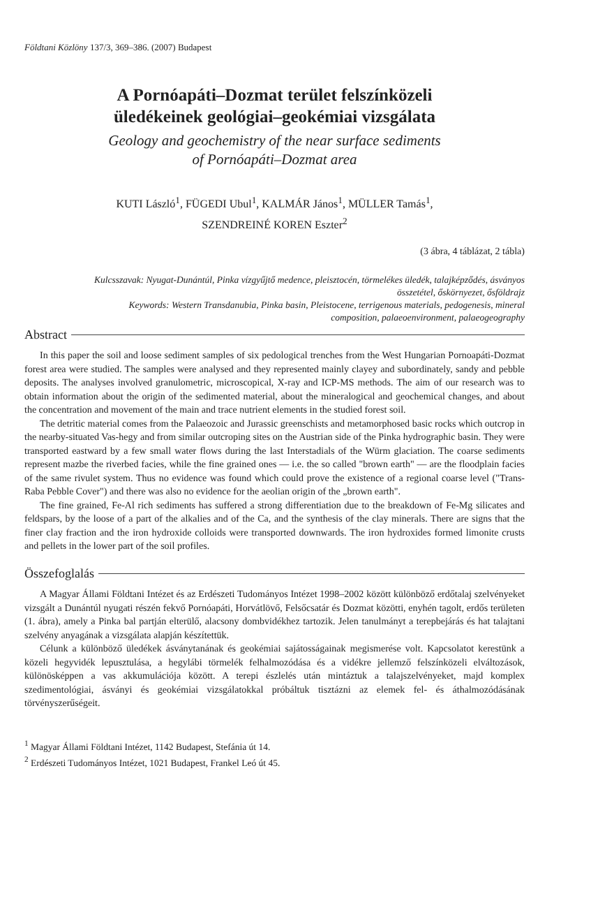Földtani Közlöny 137/3, 369–386. (2007) Budapest
A Pornóapáti–Dozmat terület felszínközeli
üledékeinek geológiai–geokémiai vizsgálata
Geology and geochemistry of the near surface sediments
of Pornóapáti–Dozmat area
KUTI László<sup>1</sup>, FÜGEDI Ubul<sup>1</sup>, KALMÁR János<sup>1</sup>, MÜLLER Tamás<sup>1</sup>,
SZENDREINÉ KOREN Eszter<sup>2</sup>
(3 ábra, 4 táblázat, 2 tábla)
Kulcsszavak: Nyugat-Dunántúl, Pinka vízgyűjtő medence, pleisztocén, törmelékes üledék, talajképződés, ásványos összetétel, őskörnyezet, ősföldrajz
Keywords: Western Transdanubia, Pinka basin, Pleistocene, terrigenous materials, pedogenesis, mineral composition, palaeoenvironment, palaeogeography
Abstract
In this paper the soil and loose sediment samples of six pedological trenches from the West Hungarian Pornoapáti-Dozmat forest area were studied. The samples were analysed and they represented mainly clayey and subordinately, sandy and pebble deposits. The analyses involved granulometric, microscopical, X-ray and ICP-MS methods. The aim of our research was to obtain information about the origin of the sedimented material, about the mineralogical and geochemical changes, and about the concentration and movement of the main and trace nutrient elements in the studied forest soil.
The detritic material comes from the Palaeozoic and Jurassic greenschists and metamorphosed basic rocks which outcrop in the nearby-situated Vas-hegy and from similar outcroping sites on the Austrian side of the Pinka hydrographic basin. They were transported eastward by a few small water flows during the last Interstadials of the Würm glaciation. The coarse sediments represent mazbe the riverbed facies, while the fine grained ones — i.e. the so called "brown earth" — are the floodplain facies of the same rivulet system. Thus no evidence was found which could prove the existence of a regional coarse level ("Trans-Raba Pebble Cover") and there was also no evidence for the aeolian origin of the „brown earth".
The fine grained, Fe-Al rich sediments has suffered a strong differentiation due to the breakdown of Fe-Mg silicates and feldspars, by the loose of a part of the alkalies and of the Ca, and the synthesis of the clay minerals. There are signs that the finer clay fraction and the iron hydroxide colloids were transported downwards. The iron hydroxides formed limonite crusts and pellets in the lower part of the soil profiles.
Összefoglalás
A Magyar Állami Földtani Intézet és az Erdészeti Tudományos Intézet 1998–2002 között különböző erdőtalaj szelvényeket vizsgált a Dunántúl nyugati részén fekvő Pornóapáti, Horvátlövő, Felsőcsatár és Dozmat közötti, enyhén tagolt, erdős területen (1. ábra), amely a Pinka bal partján elterülő, alacsony dombvidékhez tartozik. Jelen tanulmányt a terepbejárás és hat talajtani szelvény anyagának a vizsgálata alapján készítettük.
Célunk a különböző üledékek ásványtanának és geokémiai sajátosságainak megismerése volt. Kapcsolatot kerestünk a közeli hegyvidék lepusztulása, a hegylábi törmelék felhalmozódása és a vidékre jellemző felszínközeli elváltozások, különösképpen a vas akkumulációja között. A terepi észlelés után mintáztuk a talajszelvényeket, majd komplex szedimentológiai, ásványi és geokémiai vizsgálatokkal próbáltuk tisztázni az elemek fel- és áthalmozódásának törvényszerűségeit.
<sup>1</sup> Magyar Állami Földtani Intézet, 1142 Budapest, Stefánia út 14.
<sup>2</sup> Erdészeti Tudományos Intézet, 1021 Budapest, Frankel Leó út 45.